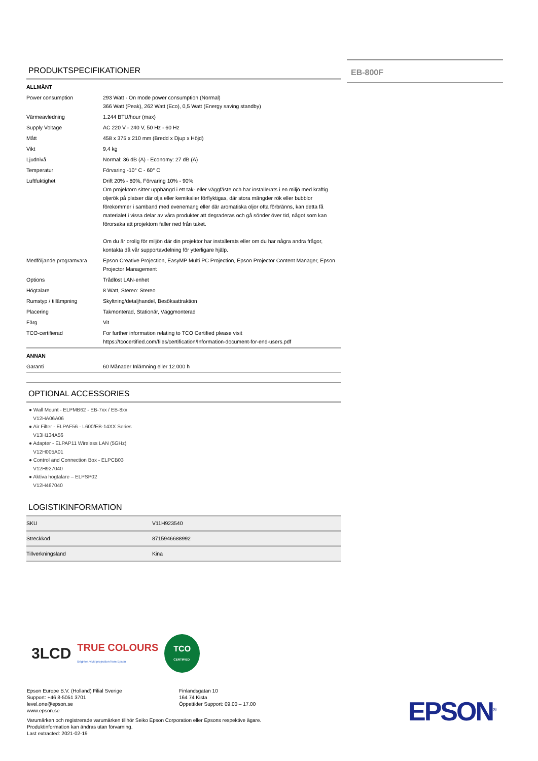EB-800F
PRODUKTSPECIFIKATIONER
| ALLMÄNT | |
| Power consumption | 293 Watt - On mode power consumption (Normal) 366 Watt (Peak), 262 Watt (Eco), 0,5 Watt (Energy saving standby) |
| Värmeavledning | 1.244 BTU/hour (max) |
| Supply Voltage | AC 220 V - 240 V, 50 Hz - 60 Hz |
| Mått | 458 x 375 x 210 mm (Bredd x Djup x Höjd) |
| Vikt | 9,4 kg |
| Ljudnivå | Normal: 36 dB (A) - Economy: 27 dB (A) |
| Temperatur | Förvaring -10° C - 60° C |
| Luftfuktighet | Drift 20% - 80%, Förvaring 10% - 90% Om projektorn sitter upphängd i ett tak- eller väggfäste och har installerats i en miljö med kraftig oljerök på platser där olja eller kemikalier förflyktigas, där stora mängder rök eller bubblor förekommer i samband med evenemang eller där aromatiska oljor ofta förbränns, kan detta få materialet i vissa delar av våra produkter att degraderas och gå sönder över tid, något som kan förorsaka att projektorn faller ned från taket. Om du är orolig för miljön där din projektor har installerats eller om du har några andra frågor, kontakta då vår supportavdelning för ytterligare hjälp. |
| Medföljande programvara | Epson Creative Projection, EasyMP Multi PC Projection, Epson Projector Content Manager, Epson Projector Management |
| Options | Trådlöst LAN-enhet |
| Högtalare | 8 Watt, Stereo: Stereo |
| Rumstyp / tillämpning | Skyltning/detaljhandel, Besöksattraktion |
| Placering | Takmonterad, Stationär, Väggmonterad |
| Färg | Vit |
| TCO-certifierad | For further information relating to TCO Certified please visit https://tcocertified.com/files/certification/Information-document-for-end-users.pdf |
| ANNAN | |
| Garanti | 60 Månader Inlämning eller 12.000 h |
OPTIONAL ACCESSORIES
● Wall Mount - ELPMB62 - EB-7xx / EB-8xx
V12HA06A06
● Air Filter - ELPAF56 - L600/EB-14XX Series
V13H134A56
● Adapter - ELPAP11 Wireless LAN (5GHz)
V12H005A01
● Control and Connection Box - ELPCB03
V12H927040
● Aktiva högtalare – ELPSP02
V12H467040
LOGISTIKINFORMATION
| SKU | V11H923540 |
| Streckkod | 8715946688992 |
| Tillverkningsland | Kina |
3LCD TRUE COLOURS
Brighter, vivid projection from Epson TCO
CERTIFIED
Epson Europe B.V. (Holland) Filial Sverige
Support: +46 8-5051 3701
level.one@epson.se
www.epson.se
Finlandsgatan 10
164 74 Kista
Öppettider Support: 09.00 – 17.00
Varumärken och registrerade varumärken tillhör Seiko Epson Corporation eller Epsons respektive ägare.
Produktinformation kan ändras utan förvarning.
Last extracted: 2021-02-19
EPSON<sup>®</sup>